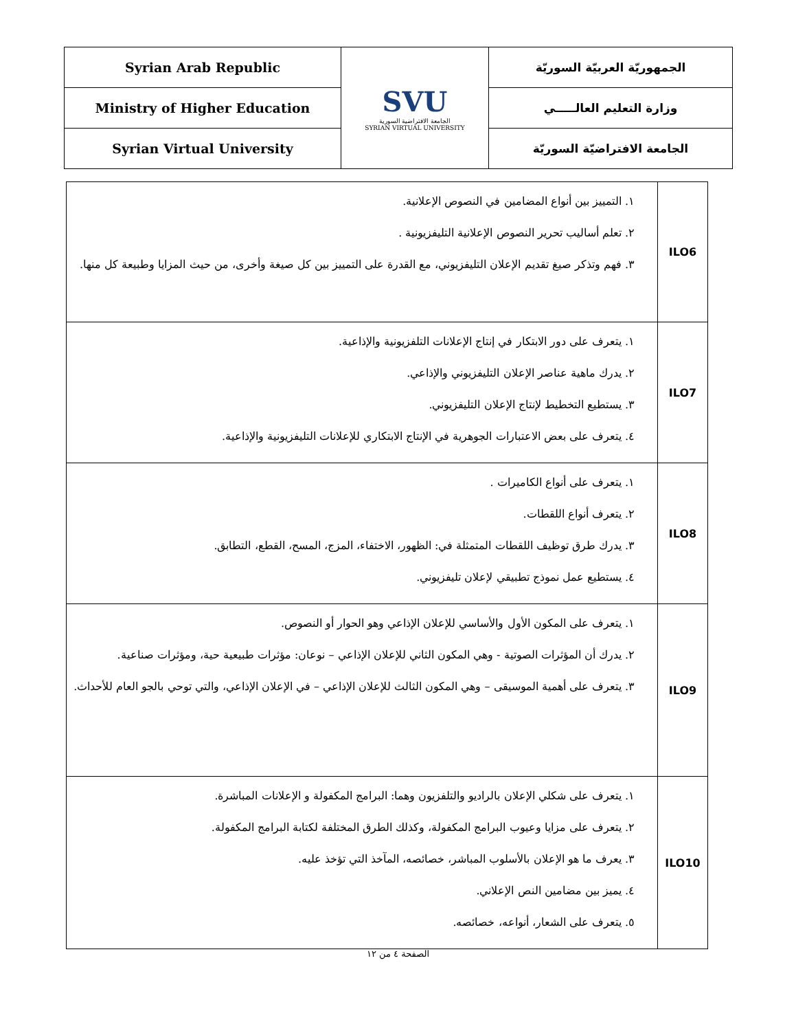| Syrian Arab Republic | SVU الجامعة الافتراضية السورية SYRIAN VIRTUAL UNIVERSITY | الجمهوريّة العربيّة السوريّة |
| Ministry of Higher Education | | وزارة التعليم العالـــــي |
| Syrian Virtual University | | الجامعة الافتراضيّة السوريّة |
| ILO6 | ١. التمييز بين أنواع المضامين في النصوص الإعلانية. ٢. تعلم أساليب تحرير النصوص الإعلانية التليفزيونية . ٣. فهم وتذكر صيغ تقديم الإعلان التليفزيوني، مع القدرة على التمييز بين كل صيغة وأخرى، من حيث المزايا وطبيعة كل منها. |
| ILO7 | ١. يتعرف على دور الابتكار في إنتاج الإعلانات التلفزيونية والإذاعية. ٢. يدرك ماهية عناصر الإعلان التليفزيوني والإذاعي. ٣. يستطيع التخطيط لإنتاج الإعلان التليفزيوني. ٤. يتعرف على بعض الاعتبارات الجوهرية في الإنتاج الابتكاري للإعلانات التليفزيونية والإذاعية. |
| ILO8 | ١. يتعرف على أنواع الكاميرات . ٢. يتعرف أنواع اللقطات. ٣. يدرك طرق توظيف اللقطات المتمثلة في: الظهور، الاختفاء، المزج، المسح، القطع، التطابق. ٤. يستطيع عمل نموذج تطبيقي لإعلان تليفزيوني. |
| ILO9 | ١. يتعرف على المكون الأول والأساسي للإعلان الإذاعي وهو الحوار أو النصوص. ٢. يدرك أن المؤثرات الصوتية - وهي المكون الثاني للإعلان الإذاعي – نوعان: مؤثرات طبيعية حية، ومؤثرات صناعية. ٣. يتعرف على أهمية الموسيقى – وهي المكون الثالث للإعلان الإذاعي – في الإعلان الإذاعي، والتي توحي بالجو العام للأحداث. |
| ILO10 | ١. يتعرف على شكلي الإعلان بالراديو والتلفزيون وهما: البرامج المكفولة و الإعلانات المباشرة. ٢. يتعرف على مزايا وعيوب البرامج المكفولة، وكذلك الطرق المختلفة لكتابة البرامج المكفولة. ٣. يعرف ما هو الإعلان بالأسلوب المباشر، خصائصه، المآخذ التي تؤخذ عليه. ٤. يميز بين مضامين النص الإعلاني. ٥. يتعرف على الشعار، أنواعه، خصائصه. |
الصفحة ٤ من ١٢